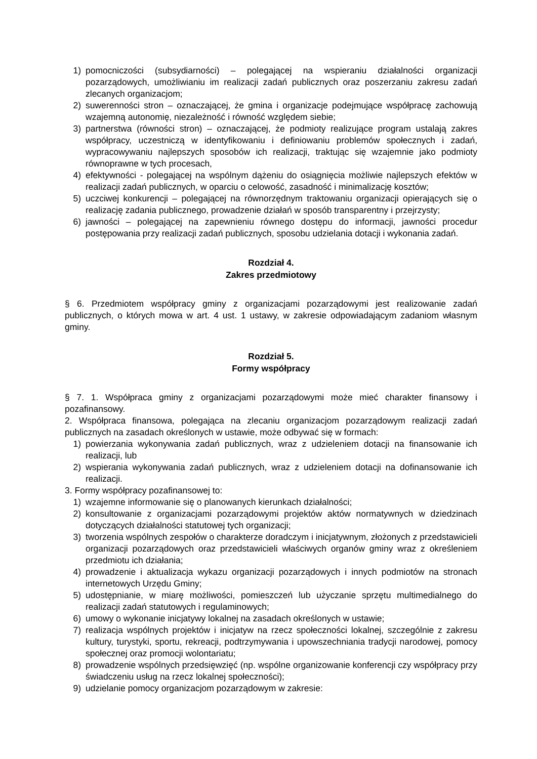1) pomocniczości (subsydiarności) – polegającej na wspieraniu działalności organizacji pozarządowych, umożliwianiu im realizacji zadań publicznych oraz poszerzaniu zakresu zadań zlecanych organizacjom;
2) suwerenności stron – oznaczającej, że gmina i organizacje podejmujące współpracę zachowują wzajemną autonomię, niezależność i równość względem siebie;
3) partnerstwa (równości stron) – oznaczającej, że podmioty realizujące program ustalają zakres współpracy, uczestniczą w identyfikowaniu i definiowaniu problemów społecznych i zadań, wypracowywaniu najlepszych sposobów ich realizacji, traktując się wzajemnie jako podmioty równoprawne w tych procesach,
4) efektywności - polegającej na wspólnym dążeniu do osiągnięcia możliwie najlepszych efektów w realizacji zadań publicznych, w oparciu o celowość, zasadność i minimalizację kosztów;
5) uczciwej konkurencji – polegającej na równorzędnym traktowaniu organizacji opierających się o realizację zadania publicznego, prowadzenie działań w sposób transparentny i przejrzysty;
6) jawności – polegającej na zapewnieniu równego dostępu do informacji, jawności procedur postępowania przy realizacji zadań publicznych, sposobu udzielania dotacji i wykonania zadań.
Rozdział 4.
Zakres przedmiotowy
§ 6. Przedmiotem współpracy gminy z organizacjami pozarządowymi jest realizowanie zadań publicznych, o których mowa w art. 4 ust. 1 ustawy, w zakresie odpowiadającym zadaniom własnym gminy.
Rozdział 5.
Formy współpracy
§ 7. 1. Współpraca gminy z organizacjami pozarządowymi może mieć charakter finansowy i pozafinansowy.
2. Współpraca finansowa, polegająca na zlecaniu organizacjom pozarządowym realizacji zadań publicznych na zasadach określonych w ustawie, może odbywać się w formach:
1) powierzania wykonywania zadań publicznych, wraz z udzieleniem dotacji na finansowanie ich realizacji, lub
2) wspierania wykonywania zadań publicznych, wraz z udzieleniem dotacji na dofinansowanie ich realizacji.
3. Formy współpracy pozafinansowej to:
1) wzajemne informowanie się o planowanych kierunkach działalności;
2) konsultowanie z organizacjami pozarządowymi projektów aktów normatywnych w dziedzinach dotyczących działalności statutowej tych organizacji;
3) tworzenia wspólnych zespołów o charakterze doradczym i inicjatywnym, złożonych z przedstawicieli organizacji pozarządowych oraz przedstawicieli właściwych organów gminy wraz z określeniem przedmiotu ich działania;
4) prowadzenie i aktualizacja wykazu organizacji pozarządowych i innych podmiotów na stronach internetowych Urzędu Gminy;
5) udostępnianie, w miarę możliwości, pomieszczeń lub użyczanie sprzętu multimedialnego do realizacji zadań statutowych i regulaminowych;
6) umowy o wykonanie inicjatywy lokalnej na zasadach określonych w ustawie;
7) realizacja wspólnych projektów i inicjatyw na rzecz społeczności lokalnej, szczególnie z zakresu kultury, turystyki, sportu, rekreacji, podtrzymywania i upowszechniania tradycji narodowej, pomocy społecznej oraz promocji wolontariatu;
8) prowadzenie wspólnych przedsięwzięć (np. wspólne organizowanie konferencji czy współpracy przy świadczeniu usług na rzecz lokalnej społeczności);
9) udzielanie pomocy organizacjom pozarządowym w zakresie: